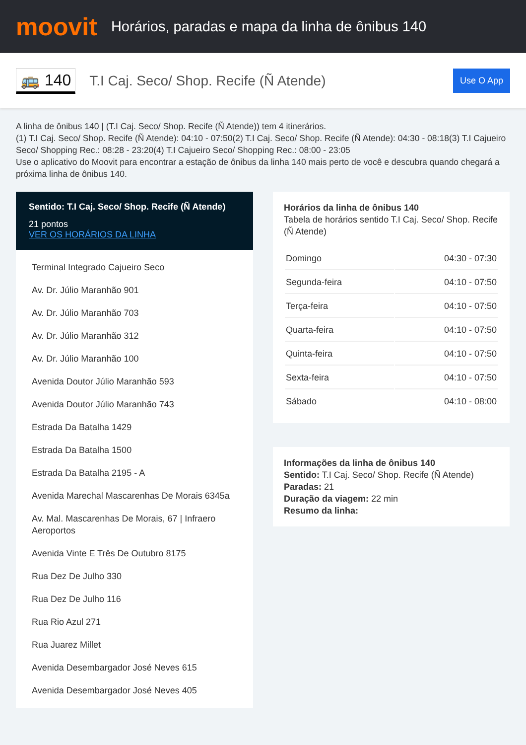moovit
Horários, paradas e mapa da linha de ônibus 140
🚌 140
T.I Caj. Seco/ Shop. Recife (Ñ Atende)
Use O App
A linha de ônibus 140 | (T.I Caj. Seco/ Shop. Recife (Ñ Atende)) tem 4 itinerários.
(1) T.I Caj. Seco/ Shop. Recife (Ñ Atende): 04:10 - 07:50(2) T.I Caj. Seco/ Shop. Recife (Ñ Atende): 04:30 - 08:18(3) T.I Cajueiro Seco/ Shopping Rec.: 08:28 - 23:20(4) T.I Cajueiro Seco/ Shopping Rec.: 08:00 - 23:05
Use o aplicativo do Moovit para encontrar a estação de ônibus da linha 140 mais perto de você e descubra quando chegará a próxima linha de ônibus 140.
Sentido: T.I Caj. Seco/ Shop. Recife (Ñ Atende)
21 pontos
VER OS HORÁRIOS DA LINHA
Terminal Integrado Cajueiro Seco
Av. Dr. Júlio Maranhão 901
Av. Dr. Júlio Maranhão 703
Av. Dr. Júlio Maranhão 312
Av. Dr. Júlio Maranhão 100
Avenida Doutor Júlio Maranhão 593
Avenida Doutor Júlio Maranhão 743
Estrada Da Batalha 1429
Estrada Da Batalha 1500
Estrada Da Batalha 2195 - A
Avenida Marechal Mascarenhas De Morais 6345a
Av. Mal. Mascarenhas De Morais, 67 | Infraero Aeroportos
Avenida Vinte E Três De Outubro 8175
Rua Dez De Julho 330
Rua Dez De Julho 116
Rua Rio Azul 271
Rua Juarez Millet
Avenida Desembargador José Neves 615
Avenida Desembargador José Neves 405
Horários da linha de ônibus 140
Tabela de horários sentido T.I Caj. Seco/ Shop. Recife (Ñ Atende)
| Domingo | 04:30 - 07:30 |
| Segunda-feira | 04:10 - 07:50 |
| Terça-feira | 04:10 - 07:50 |
| Quarta-feira | 04:10 - 07:50 |
| Quinta-feira | 04:10 - 07:50 |
| Sexta-feira | 04:10 - 07:50 |
| Sábado | 04:10 - 08:00 |
Informações da linha de ônibus 140
Sentido: T.I Caj. Seco/ Shop. Recife (Ñ Atende)
Paradas: 21
Duração da viagem: 22 min
Resumo da linha: